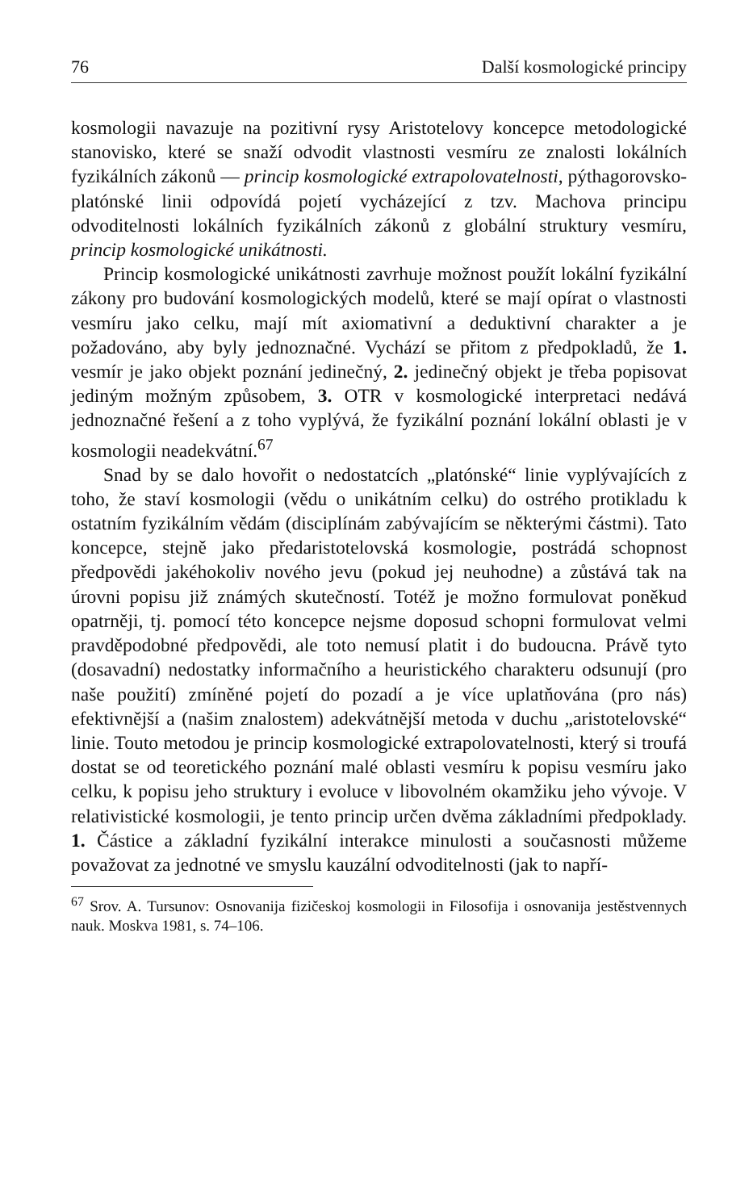76 Další kosmologické principy
kosmologii navazuje na pozitivní rysy Aristotelovy koncepce metodologické stanovisko, které se snaží odvodit vlastnosti vesmíru ze znalosti lokálních fyzikálních zákonů — princip kosmologické extrapolovatelnosti, pýthagorovsko-platónské linii odpovídá pojetí vycházející z tzv. Machova principu odvoditelnosti lokálních fyzikálních zákonů z globální struktury vesmíru, princip kosmologické unikátnosti.
Princip kosmologické unikátnosti zavrhuje možnost použít lokální fyzikální zákony pro budování kosmologických modelů, které se mají opírat o vlastnosti vesmíru jako celku, mají mít axiomativní a deduktivní charakter a je požadováno, aby byly jednoznačné. Vychází se přitom z předpokladů, že 1. vesmír je jako objekt poznání jedinečný, 2. jedinečný objekt je třeba popisovat jediným možným způsobem, 3. OTR v kosmologické interpretaci nedává jednoznačné řešení a z toho vyplývá, že fyzikální poznání lokální oblasti je v kosmologii neadekvátní.<sup>67</sup>
Snad by se dalo hovořit o nedostatcích „platónské“ linie vyplývajících z toho, že staví kosmologii (vědu o unikátním celku) do ostrého protikladu k ostatním fyzikálním vědám (disciplínám zabývajícím se některými částmi). Tato koncepce, stejně jako předaristotelovská kosmologie, postrádá schopnost předpovědi jakéhokoliv nového jevu (pokud jej neuhodne) a zůstává tak na úrovni popisu již známých skutečností. Totéž je možno formulovat poněkud opatrněji, tj. pomocí této koncepce nejsme doposud schopni formulovat velmi pravděpodobné předpovědi, ale toto nemusí platit i do budoucna. Právě tyto (dosavadní) nedostatky informačního a heuristického charakteru odsunují (pro naše použití) zmíněné pojetí do pozadí a je více uplatňována (pro nás) efektivnější a (našim znalostem) adekvátnější metoda v duchu „aristotelovské“ linie. Touto metodou je princip kosmologické extrapolovatelnosti, který si troufá dostat se od teoretického poznání malé oblasti vesmíru k popisu vesmíru jako celku, k popisu jeho struktury i evoluce v libovolném okamžiku jeho vývoje. V relativistické kosmologii, je tento princip určen dvěma základními předpoklady. 1. Částice a základní fyzikální interakce minulosti a současnosti můžeme považovat za jednotné ve smyslu kauzální odvoditelnosti (jak to napří-
<sup>67</sup> Srov. A. Tursunov: Osnovanija fizičeskoj kosmologii in Filosofija i osnovanija jestěstvennych nauk. Moskva 1981, s. 74–106.